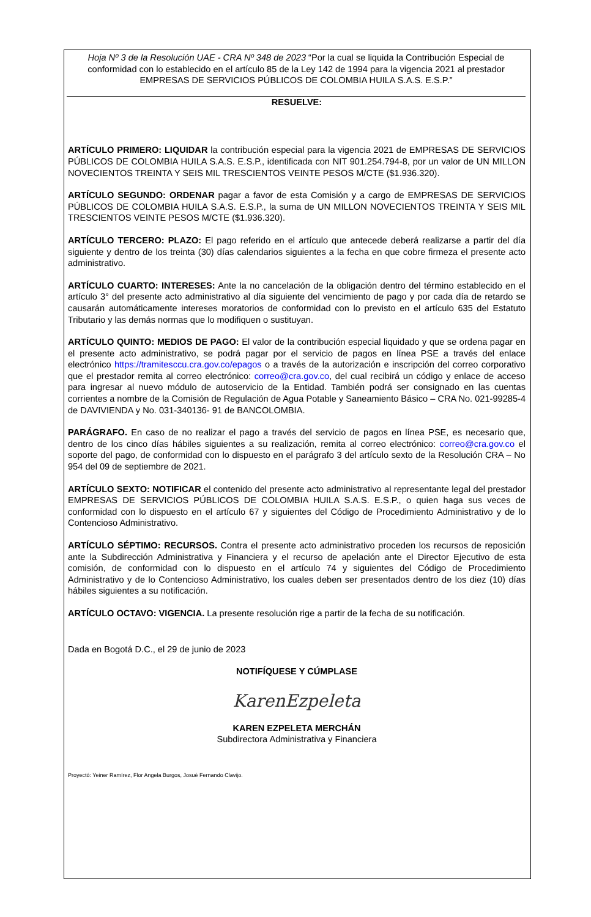Hoja Nº 3 de la Resolución UAE - CRA Nº 348 de 2023 “Por la cual se liquida la Contribución Especial de conformidad con lo establecido en el artículo 85 de la Ley 142 de 1994 para la vigencia 2021 al prestador EMPRESAS DE SERVICIOS PÚBLICOS DE COLOMBIA HUILA S.A.S. E.S.P.”
RESUELVE:
ARTÍCULO PRIMERO: LIQUIDAR la contribución especial para la vigencia 2021 de EMPRESAS DE SERVICIOS PÚBLICOS DE COLOMBIA HUILA S.A.S. E.S.P., identificada con NIT 901.254.794-8, por un valor de UN MILLON NOVECIENTOS TREINTA Y SEIS MIL TRESCIENTOS VEINTE PESOS M/CTE ($1.936.320).
ARTÍCULO SEGUNDO: ORDENAR pagar a favor de esta Comisión y a cargo de EMPRESAS DE SERVICIOS PÚBLICOS DE COLOMBIA HUILA S.A.S. E.S.P., la suma de UN MILLON NOVECIENTOS TREINTA Y SEIS MIL TRESCIENTOS VEINTE PESOS M/CTE ($1.936.320).
ARTÍCULO TERCERO: PLAZO: El pago referido en el artículo que antecede deberá realizarse a partir del día siguiente y dentro de los treinta (30) días calendarios siguientes a la fecha en que cobre firmeza el presente acto administrativo.
ARTÍCULO CUARTO: INTERESES: Ante la no cancelación de la obligación dentro del término establecido en el artículo 3° del presente acto administrativo al día siguiente del vencimiento de pago y por cada día de retardo se causarán automáticamente intereses moratorios de conformidad con lo previsto en el artículo 635 del Estatuto Tributario y las demás normas que lo modifiquen o sustituyan.
ARTÍCULO QUINTO: MEDIOS DE PAGO: El valor de la contribución especial liquidado y que se ordena pagar en el presente acto administrativo, se podrá pagar por el servicio de pagos en línea PSE a través del enlace electrónico https://tramitesccu.cra.gov.co/epagos o a través de la autorización e inscripción del correo corporativo que el prestador remita al correo electrónico: correo@cra.gov.co, del cual recibirá un código y enlace de acceso para ingresar al nuevo módulo de autoservicio de la Entidad. También podrá ser consignado en las cuentas corrientes a nombre de la Comisión de Regulación de Agua Potable y Saneamiento Básico – CRA No. 021-99285-4 de DAVIVIENDA y No. 031-340136- 91 de BANCOLOMBIA.
PARÁGRAFO. En caso de no realizar el pago a través del servicio de pagos en línea PSE, es necesario que, dentro de los cinco días hábiles siguientes a su realización, remita al correo electrónico: correo@cra.gov.co el soporte del pago, de conformidad con lo dispuesto en el parágrafo 3 del artículo sexto de la Resolución CRA – No 954 del 09 de septiembre de 2021.
ARTÍCULO SEXTO: NOTIFICAR el contenido del presente acto administrativo al representante legal del prestador EMPRESAS DE SERVICIOS PÚBLICOS DE COLOMBIA HUILA S.A.S. E.S.P., o quien haga sus veces de conformidad con lo dispuesto en el artículo 67 y siguientes del Código de Procedimiento Administrativo y de lo Contencioso Administrativo.
ARTÍCULO SÉPTIMO: RECURSOS. Contra el presente acto administrativo proceden los recursos de reposición ante la Subdirección Administrativa y Financiera y el recurso de apelación ante el Director Ejecutivo de esta comisión, de conformidad con lo dispuesto en el artículo 74 y siguientes del Código de Procedimiento Administrativo y de lo Contencioso Administrativo, los cuales deben ser presentados dentro de los diez (10) días hábiles siguientes a su notificación.
ARTÍCULO OCTAVO: VIGENCIA. La presente resolución rige a partir de la fecha de su notificación.
Dada en Bogotá D.C., el 29 de junio de 2023
NOTIFÍQUESE Y CÚMPLASE
KarenEzpeleta
KAREN EZPELETA MERCHÁN
Subdirectora Administrativa y Financiera
Proyectó: Yeiner Ramírez, Flor Angela Burgos, Josué Fernando Clavijo.